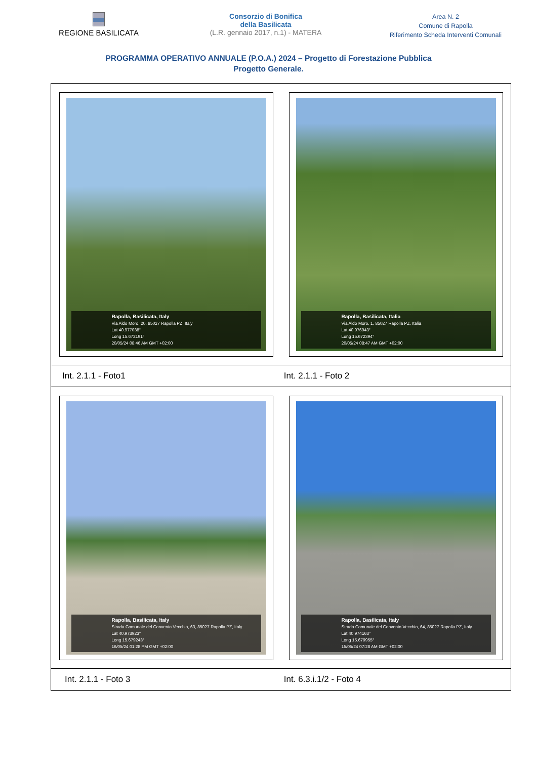REGIONE BASILICATA Consorzio di Bonifica
della Basilicata
(L.R. gennaio 2017, n.1) - MATERA
Area N. 2
Comune di Rapolla
Riferimento Scheda Interventi Comunali
PROGRAMMA OPERATIVO ANNUALE (P.O.A.) 2024 – Progetto di Forestazione Pubblica
Progetto Generale.
| Rapolla, Basilicata, Italy Via Aldo Moro, 20, 85027 Rapolla PZ, Italy Lat 40.977038° Long 15.672191° 20/05/24 08:46 AM GMT +02:00 Rapolla, Basilicata, Italia Via Aldo Moro, 1, 85027 Rapolla PZ, Italia Lat 40.976943° Long 15.672394° 20/05/24 08:47 AM GMT +02:00 | |
| Int. 2.1.1 - Foto1 | Int. 2.1.1 - Foto 2 |
| Rapolla, Basilicata, Italy Strada Comunale del Convento Vecchio, 63, 85027 Rapolla PZ, Italy Lat 40.973923° Long 15.679243° 16/05/24 01:28 PM GMT +02:00 Rapolla, Basilicata, Italy Strada Comunale del Convento Vecchio, 64, 85027 Rapolla PZ, Italy Lat 40.974163° Long 15.679955° 15/05/24 07:28 AM GMT +02:00 | |
| Int. 2.1.1 - Foto 3 | Int. 6.3.i.1/2 - Foto 4 |